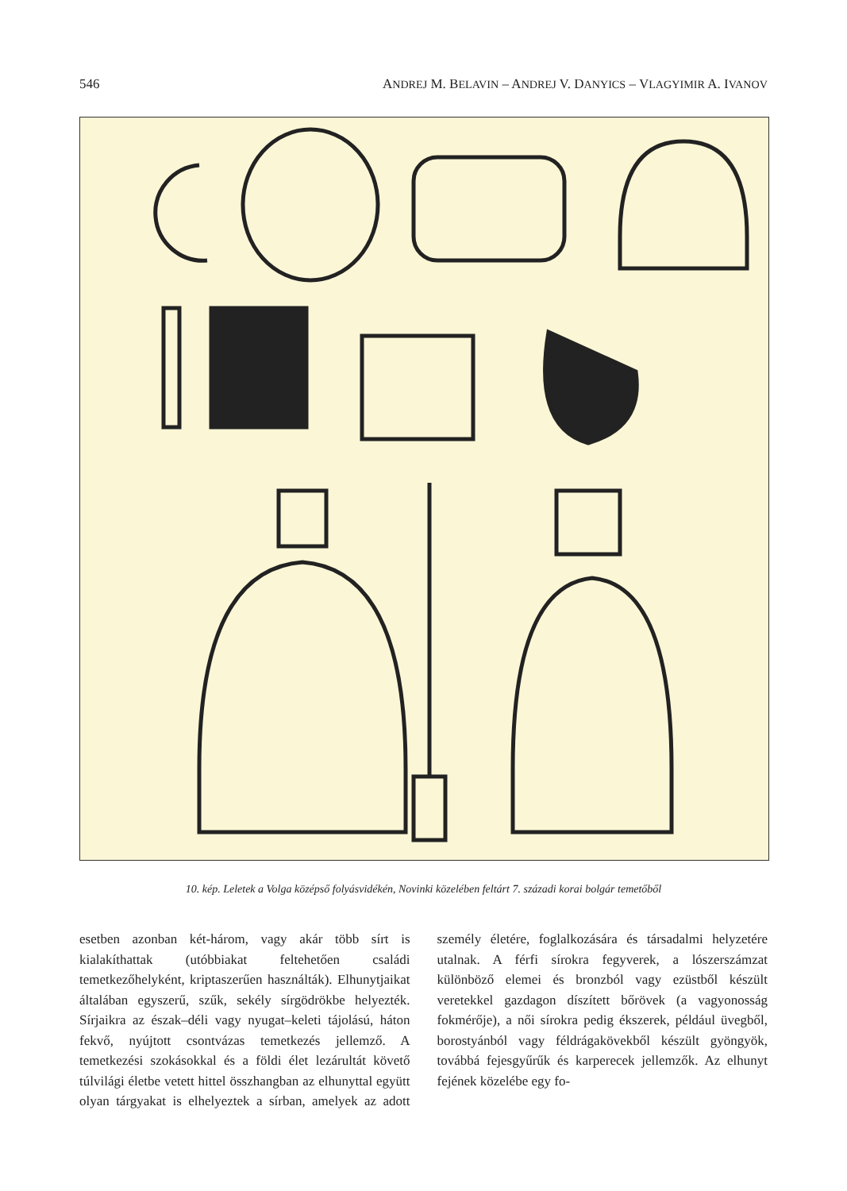546 ANDREJ M. BELAVIN – ANDREJ V. DANYICS – VLAGYIMIR A. IVANOV
10. kép. Leletek a Volga középső folyásvidékén, Novinki közelében feltárt 7. századi korai bolgár temetőből
esetben azonban két-három, vagy akár több sírt is kialakíthattak (utóbbiakat feltehetően családi temetkezőhelyként, kriptaszerűen használták). Elhunytjaikat általában egyszerű, szűk, sekély sírgödrökbe helyezték. Sírjaikra az észak–déli vagy nyugat–keleti tájolású, háton fekvő, nyújtott csontvázas temetkezés jellemző. A temetkezési szokásokkal és a földi élet lezárultát követő túlvilági életbe vetett hittel összhangban az elhunyttal együtt olyan tárgyakat is elhelyeztek a sírban, amelyek az adott személy életére, foglalkozására és társadalmi helyzetére utalnak. A férfi sírokra fegyverek, a lószerszámzat különböző elemei és bronzból vagy ezüstből készült veretekkel gazdagon díszített bőrövek (a vagyonosság fokmérője), a női sírokra pedig ékszerek, például üvegből, borostyánból vagy féldrágakövekből készült gyöngyök, továbbá fejesgyűrűk és karperecek jellemzők. Az elhunyt fejének közelébe egy fo-